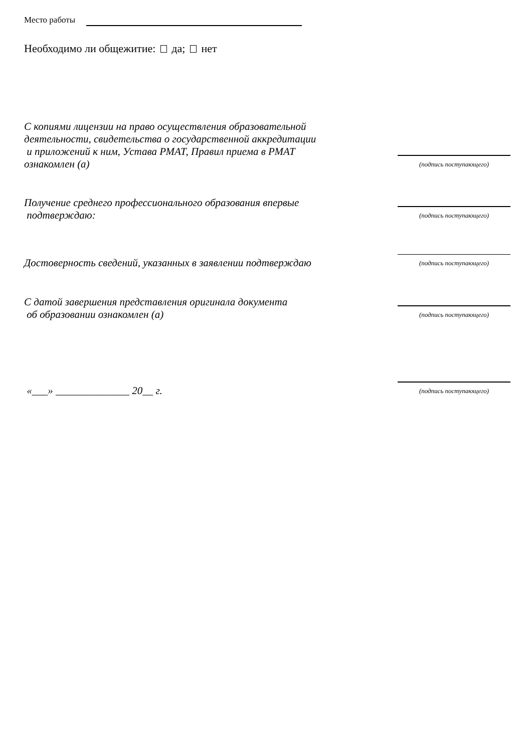Место работы
Необходимо ли общежитие: да; нет
С копиями лицензии на право осуществления образовательной
деятельности, свидетельства о государственной аккредитации
и приложений к ним, Устава РМАТ, Правил приема в РМАТ
ознакомлен (а)
(подпись поступающего)
Получение среднего профессионального образования впервые
подтверждаю:
(подпись поступающего)
Достоверность сведений, указанных в заявлении подтверждаю
(подпись поступающего)
С датой завершения представления оригинала документа
об образовании ознакомлен (а)
(подпись поступающего)
«___» ______________ 20__ г.
(подпись поступающего)